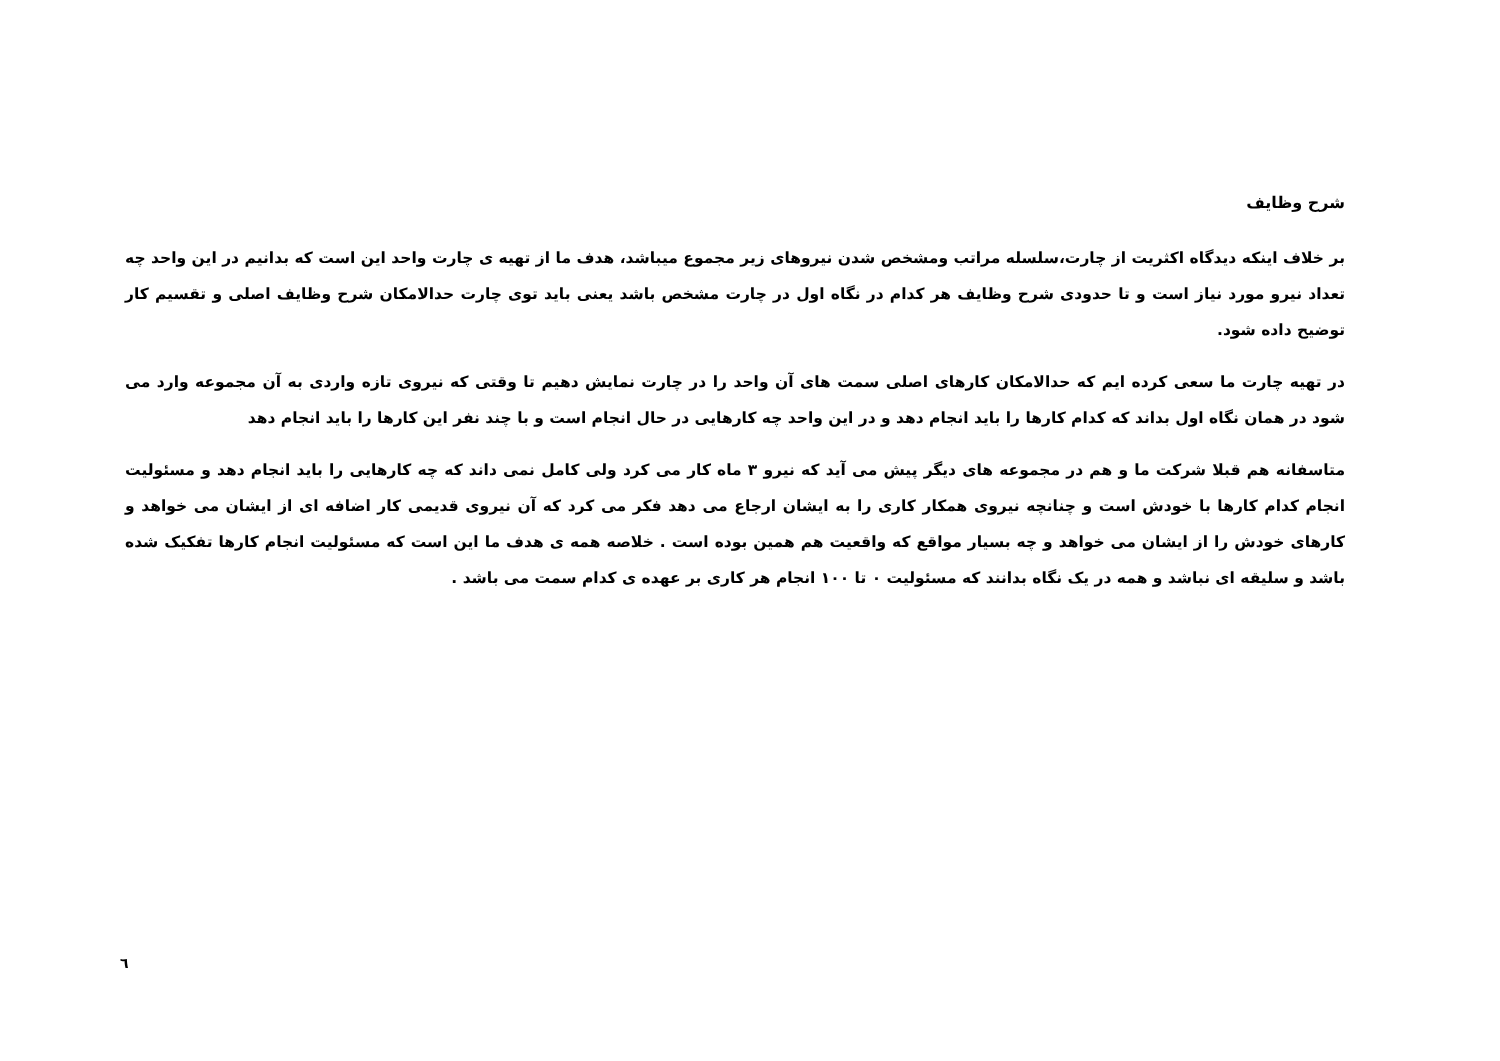شرح وظایف
بر خلاف اینکه دیدگاه اکثریت از چارت،سلسله مراتب ومشخص شدن نیروهای زیر مجموع میباشد، هدف ما از تهیه ی چارت واحد این است که بدانیم در این واحد چه تعداد نیرو مورد نیاز است و تا حدودی شرح وظایف هر کدام در نگاه اول در چارت مشخص باشد یعنی باید توی چارت حدالامکان شرح وظایف اصلی و تقسیم کار توضیح داده شود.
در تهیه چارت ما سعی کرده ایم که حدالامکان کارهای اصلی سمت های آن واحد را در چارت نمایش دهیم تا وقتی که نیروی تازه واردی به آن مجموعه وارد می شود در همان نگاه اول بداند که کدام کارها را باید انجام دهد و در این واحد چه کارهایی در حال انجام است و با چند نفر این کارها را باید انجام دهد
متاسفانه هم قبلا شرکت ما و هم در مجموعه های دیگر پیش می آید که نیرو ۳ ماه کار می کرد ولی کامل نمی داند که چه کارهایی را باید انجام دهد و مسئولیت انجام کدام کارها با خودش است و چنانچه نیروی همکار کاری را به ایشان ارجاع می دهد فکر می کرد که آن نیروی قدیمی کار اضافه ای از ایشان می خواهد و کارهای خودش را از ایشان می خواهد و چه بسیار مواقع که واقعیت هم همین بوده است . خلاصه همه ی هدف ما این است که مسئولیت انجام کارها تفکیک شده باشد و سلیقه ای نباشد و همه در یک نگاه بدانند که مسئولیت ۰ تا ۱۰۰ انجام هر کاری بر عهده ی کدام سمت می باشد .
٦